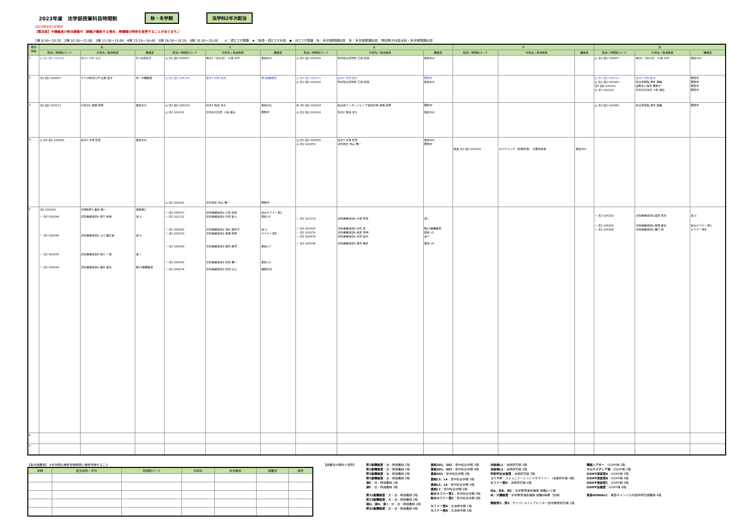2023年度　法学部授業科目時間割 秋・冬学期 法学科2年次配当
2023年6月1日現在
【暫定版】※講義室の割当調整中（調整が難航する場合、開講曜日時限を変更することがあります。）
1限 8:50～10:20　2限 10:30～12:00　3限 13:30～15:00　4限 15:10～16:40　5限 16:50～18:20　6限 18:30～20:00　　◎：週2コマ開講　★：隔週・週2コマ科目　◆：月2コマ開講　秋：秋学期開講科目　冬：冬学期開講科目　特記無き科目は秋・冬学期開講科目
| 曜日 時限 | 月 | | | 火 | | | 水 | | | 木 | | | 金 | | |
| --- | --- | --- | --- | --- | --- | --- | --- | --- | --- | --- | --- | --- | --- | --- | --- |
| | 配当 / 時間割コード | 科目名 / 担当教員 | 講義室 | 配当 / 時間割コード | 科目名 / 担当教員 | 講義室 | 配当 / 時間割コード | 科目名 / 担当教員 | 講義室 | 配当 / 時間割コード | 科目名 / 担当教員 | 講義室 | 配当 / 時間割コード | 科目名 / 担当教員 | 講義室 |
| 1 | ◎ 法1 国1 026310 | 憲法1 村西 良太 | 第3番講義室 | ◎ 法2 国2 026457 | 商法1（会社法） 久保 大作 | 豊総401 | ◎ 法2 国2 020234 | 西洋政治思想史 乙部 延剛 | 豊総402 | | | | ◎ 法2 国2 026457 | 商法1（会社法） 久保 大作 | 豊総302 |
| 2 | 法2 国1 026007 | マクロ経済入門 生藤 昌子 | 共・大講義室 | ◎ 法1 国1 026310 | 憲法1 村西 良太 | 第3番講義室 | ◎ 法1 国1 026311 ◎ 法2 国2 020234 | 民法1 武田 直大 西洋政治思想史 乙部 延剛 | 調整中 豊総402 | | | | ◎ 法1 国1 026311 ◎ 法2 国2 020063 法2 国2 020221 ◎ 法2 020232 | 民法1 武田 直大 政治学原論 濱本 真輔 国際法2 髙田 陽奈子 日本近代法史 三阪 佳弘 | 調整中 調整中 調整中 調整中 |
| 3 | 法2 国2 020211 | 行政法2 高橋 明男 | 豊総302 | ◎ 法2 国2 020219 ◎ 法2 020232 | 刑法2 島岡 まな 日本近代法史 三阪 佳弘 | 豊総301 調整中 | 秋 法2 国2 026247 ◎ 法2 国2 020219 | 自治体インターンシップ演習応用 高橋 明男 刑法2 島岡 まな | 調整中 豊総301 | | | | ◎ 法2 国2 020063 | 政治学原論 濱本 真輔 | 調整中 |
| 4 | ◎ 法2 国2 026456 | 民法3 大塚 智見 | 豊総302 | ◎ 法2 020259 | 法思想史 中山 竜一 | 調整中 | ◎ 法2 国2 026456 ◎ 法2 020259 | 民法3 大塚 智見 法思想史 中山 竜一 | 豊総401 調整中 | 高度 法2 国2 026316 | ロイヤリング（紛争処理） 法曹実務者 | 豊総302 | | | |
| 5 | 法2 020299 ☆ 法2 026284 ☆ 法2 026268 ☆ 法2 026255 ☆ 法2 026294 | 法情報学1 養老 真一 法政基礎演習b 青竹 美佳 法政基礎演習b 上川 龍之進 法政基礎演習b 坂口 一成 法政基礎演習b 福井 康太 | 情教第2 演 G 演 H 演 I 第23番講義室 | ☆ 法2 026257 ☆ 法2 021132 ☆ 法2 026282 ☆ 法2 026270 ☆ 法2 026290 ☆ 法2 026432 ☆ 法2 026274 | 法政基礎演習b 乙部 延剛 法政基礎演習b 片桐 直人 法政基礎演習b 清水 真希子 法政基礎演習b 高橋 明男 法政基礎演習b 長田 真里 法政基礎演習b 松尾 健一 法政基礎演習b 松田 岳士 | 総合セミナー室2 豊総 L5 演 G セミナー室B 豊総 L7 豊総 L3 模擬法廷 | ☆ 法2 021114 ☆ 法2 026305 ☆ 法2 026259 ☆ 法2 026434 ☆ 法2 026296 | 法政基礎演習b 大塚 智見 法政基礎演習b 北村 亘 法政基礎演習b 髙原 知明 法政基礎演習b 武田 直大 法政基礎演習b 豊田 兼彦 | 演 I 第23番講義室 豊総 L5 演 F 豊総 L6 | | | | ☆ 法2 026292 ☆ 法2 026261 ☆ 法2 026286 | 法政基礎演習b 品田 智史 法政基礎演習b 高橋 慶吉 法政基礎演習b 瀧口 剛 | 演 G 総合セミナー室1 セミナー室B |
| 6 | | | | | | | | | | | | | | | |
| 7 | | | | | | | | | | | | | | | |
【集中講義等】 ※秋学期の履修登録期間に履修登録すること
| 学期 | 配当学科・年次 | 時間割コード | 科目名 | 担当教員 | 講義室 | 備考 |
| --- | --- | --- | --- | --- | --- | --- |
【講義室の略称と場所】 第1番講義室：法・経講義棟 1階
第2番講義室：法・経講義棟 1階
第3番講義室：法・経講義棟 2階
第5番講義室：法・経講義棟 3階
演E：法・経講義棟 1階
演F：法・経講義棟 3階
第22番講義室：文・法・経講義棟 2階
第23番講義室：文・法・経講義棟 2階
演G、演H、演 I：文・法・経講義棟 2階
第42番講義室：文・法・経講義棟 4階
豊総301、302：豊中総合学館 3階
豊総401、402：豊中総合学館 4階
豊総501：豊中総合学館 5階
豊総L3、L4：豊中総合学館 3階
豊総L5、L6：豊中総合学館 4階
豊総L7：豊中総合学館 6階
総合セミナー室1：豊中総合学館 5階
総合セミナー室2：豊中総合学館 6階
セミナー室A：文法経本館 1階
セミナー室B：文法経本館 1階
法経棟L1：法経研究棟 3階
法経棟L2：法経研究棟 3階
学部学生自習室：法経研究棟 3階
コミラボ：コミュニケーションラボラトリー（法経研究棟 4階）
セミナー室D：法経研究棟 4階
共A、共B、共C：全学教育推進機構 講義A～C棟
共・大講義室：全学教育推進機構 講義B棟横（別棟）
情教第2、第3：サイバーメディアセンター豊中教育研究棟 2階
講義シアター：OSIPP棟 2階
マルチメディア演：OSIPP棟 3階
OSIPP演習室A：OSIPP棟 3階
OSIPP演習室B：OSIPP棟 4階
OSIPP演習室C：OSIPP棟 5階
OSIPP会議室：OSIPP棟 6階
箕面409HALC：箕面キャンパス外国学研究講義棟 4階